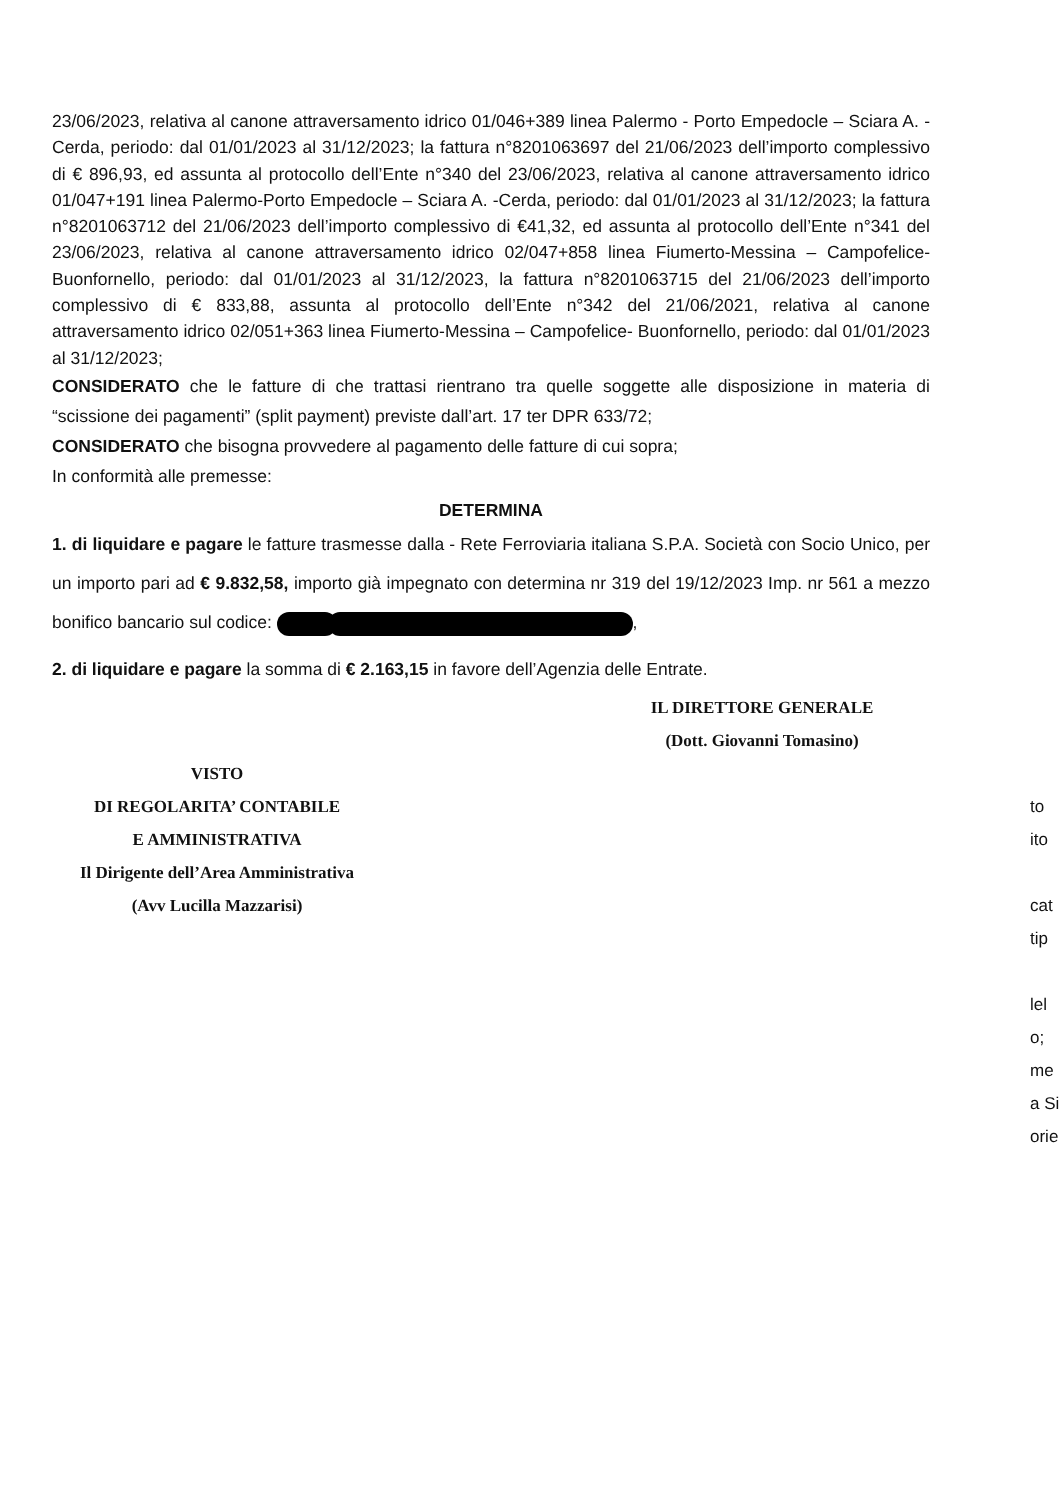23/06/2023, relativa al canone attraversamento idrico 01/046+389 linea Palermo - Porto Empedocle – Sciara A. -Cerda, periodo: dal 01/01/2023 al 31/12/2023; la fattura n°8201063697 del 21/06/2023 dell’importo complessivo di € 896,93, ed assunta al protocollo dell’Ente n°340 del 23/06/2023, relativa al canone attraversamento idrico 01/047+191 linea Palermo-Porto Empedocle – Sciara A. -Cerda, periodo: dal 01/01/2023 al 31/12/2023; la fattura n°8201063712 del 21/06/2023 dell’importo complessivo di €41,32, ed assunta al protocollo dell’Ente n°341 del 23/06/2023, relativa al canone attraversamento idrico 02/047+858 linea Fiumerto-Messina – Campofelice- Buonfornello, periodo: dal 01/01/2023 al 31/12/2023, la fattura n°8201063715 del 21/06/2023 dell’importo complessivo di € 833,88, assunta al protocollo dell’Ente n°342 del 21/06/2021, relativa al canone attraversamento idrico 02/051+363 linea Fiumerto-Messina – Campofelice- Buonfornello, periodo: dal 01/01/2023 al 31/12/2023;
CONSIDERATO che le fatture di che trattasi rientrano tra quelle soggette alle disposizione in materia di “scissione dei pagamenti” (split payment) previste dall’art. 17 ter DPR 633/72;
CONSIDERATO che bisogna provvedere al pagamento delle fatture di cui sopra;
In conformità alle premesse:
DETERMINA
1. di liquidare e pagare le fatture trasmesse dalla - Rete Ferroviaria italiana S.P.A. Società con Socio Unico, per un importo pari ad € 9.832,58, importo già impegnato con determina nr 319 del 19/12/2023 Imp. nr 561 a mezzo bonifico bancario sul codice: ,
2. di liquidare e pagare la somma di € 2.163,15 in favore dell’Agenzia delle Entrate.
IL DIRETTORE GENERALE
(Dott. Giovanni Tomasino)
VISTO
DI REGOLARITA’ CONTABILE
E AMMINISTRATIVA
Il Dirigente dell’Area Amministrativa
(Avv Lucilla Mazzarisi)
to
ito
cat
tip
lel
o;
me
a Si
orie